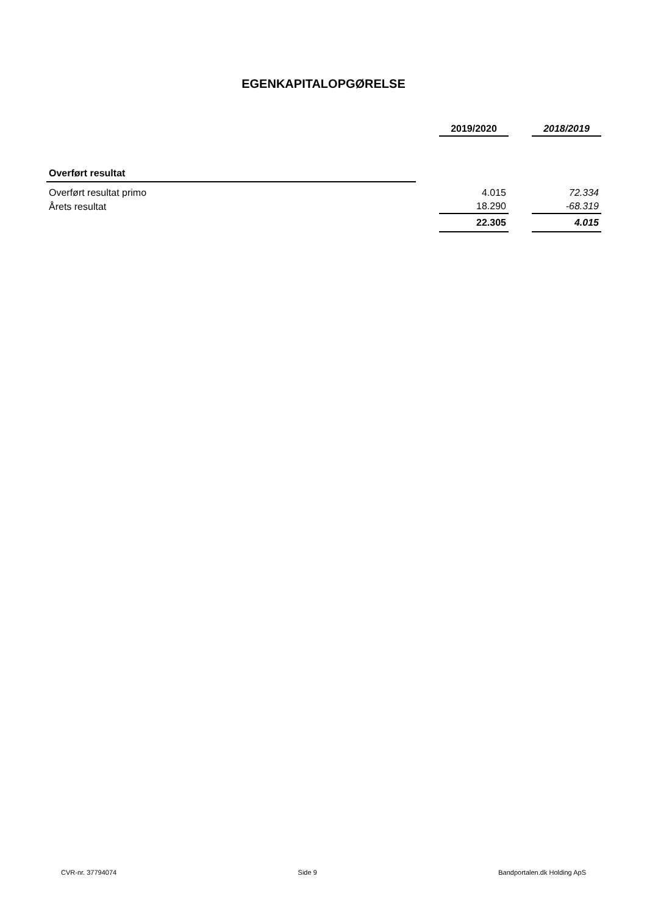EGENKAPITALOPGØRELSE
| | | 2019/2020 | | 2018/2019 |
| --- | --- | --- | --- | --- |
| Overført resultat | | | | |
| Overført resultat primo | | 4.015 | | 72.334 |
| Årets resultat | | 18.290 | | -68.319 |
| | | 22.305 | | 4.015 |
CVR-nr. 37794074 Side 9 Bandportalen.dk Holding ApS